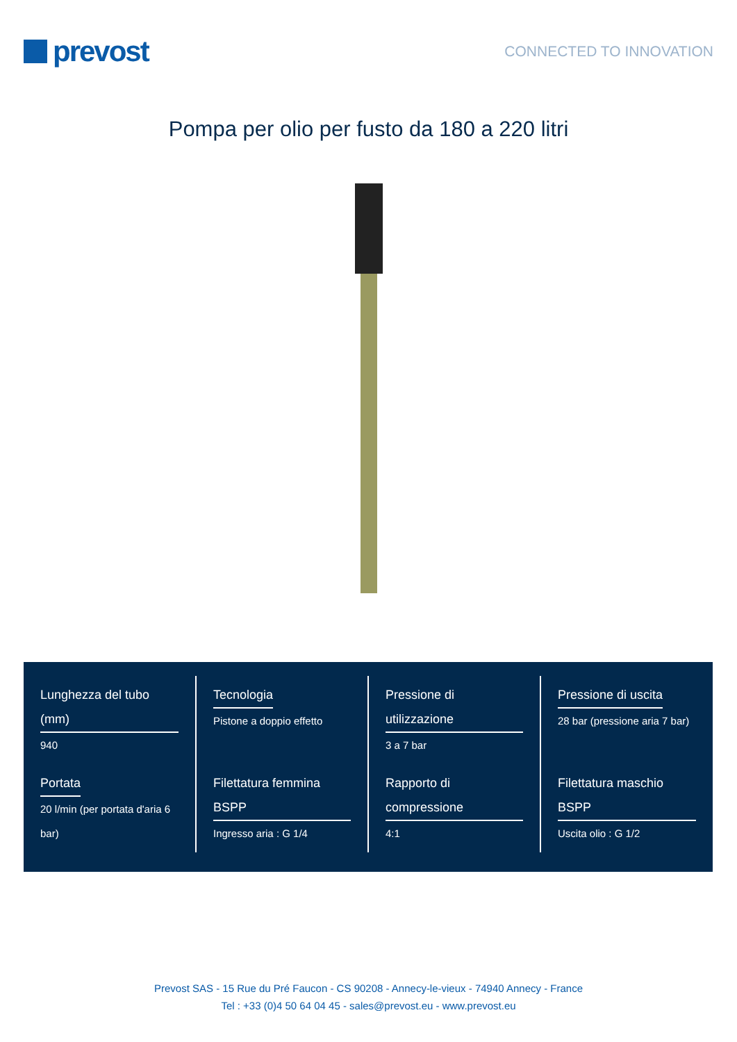prevost
CONNECTED TO INNOVATION
Pompa per olio per fusto da 180 a 220 litri
| Lunghezza del tubo (mm) 940 | Tecnologia Pistone a doppio effetto | Pressione di utilizzazione 3 a 7 bar | Pressione di uscita 28 bar (pressione aria 7 bar) |
| Portata 20 l/min (per portata d'aria 6 bar) | Filettatura femmina BSPP Ingresso aria : G 1/4 | Rapporto di compressione 4:1 | Filettatura maschio BSPP Uscita olio : G 1/2 |
Prevost SAS - 15 Rue du Pré Faucon - CS 90208 - Annecy-le-vieux - 74940 Annecy - France
Tel : +33 (0)4 50 64 04 45 - sales@prevost.eu - www.prevost.eu